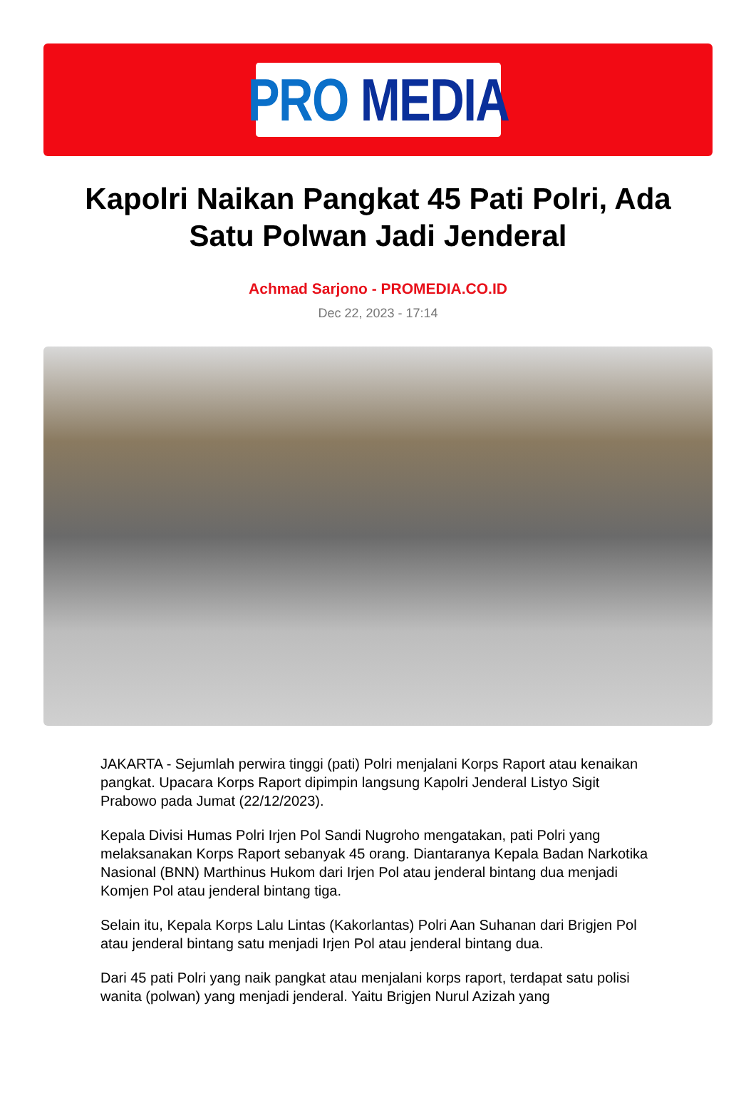PRO MEDIA
Kapolri Naikan Pangkat 45 Pati Polri, Ada Satu Polwan Jadi Jenderal
Achmad Sarjono - PROMEDIA.CO.ID
Dec 22, 2023 - 17:14
JAKARTA - Sejumlah perwira tinggi (pati) Polri menjalani Korps Raport atau kenaikan pangkat. Upacara Korps Raport dipimpin langsung Kapolri Jenderal Listyo Sigit Prabowo pada Jumat (22/12/2023).
Kepala Divisi Humas Polri Irjen Pol Sandi Nugroho mengatakan, pati Polri yang melaksanakan Korps Raport sebanyak 45 orang. Diantaranya Kepala Badan Narkotika Nasional (BNN) Marthinus Hukom dari Irjen Pol atau jenderal bintang dua menjadi Komjen Pol atau jenderal bintang tiga.
Selain itu, Kepala Korps Lalu Lintas (Kakorlantas) Polri Aan Suhanan dari Brigjen Pol atau jenderal bintang satu menjadi Irjen Pol atau jenderal bintang dua.
Dari 45 pati Polri yang naik pangkat atau menjalani korps raport, terdapat satu polisi wanita (polwan) yang menjadi jenderal. Yaitu Brigjen Nurul Azizah yang